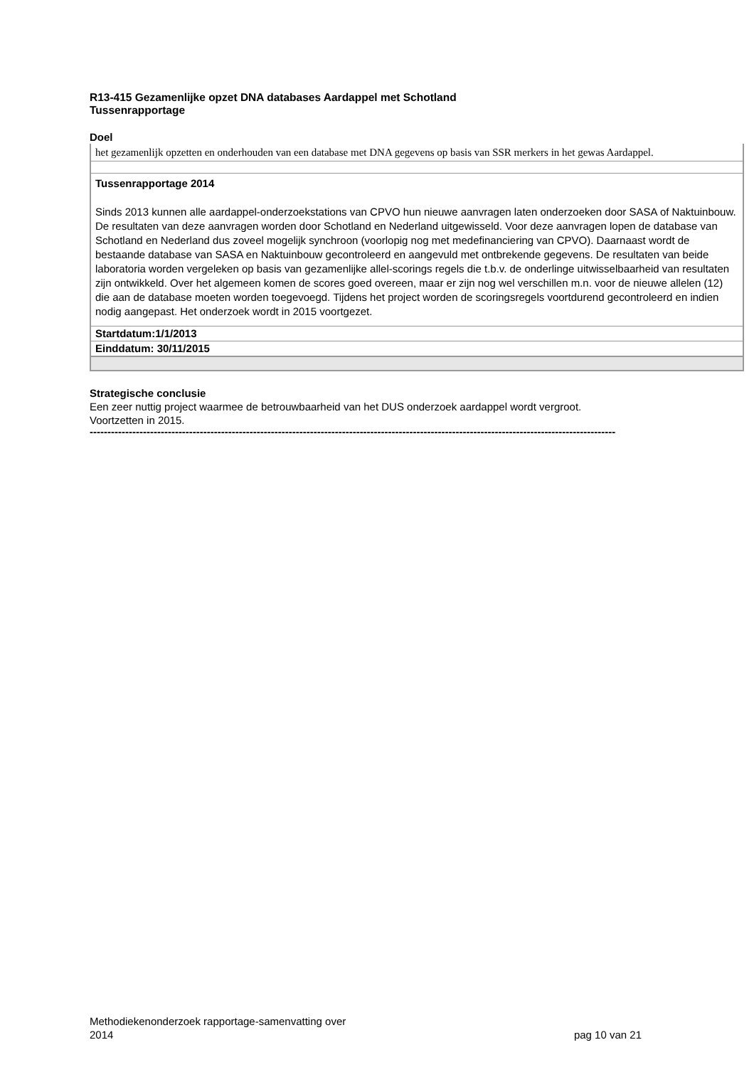R13-415 Gezamenlijke opzet DNA databases Aardappel met Schotland
Tussenrapportage
Doel
het gezamenlijk opzetten en onderhouden van een database met DNA gegevens op basis van SSR merkers in het gewas Aardappel.
Tussenrapportage 2014
Sinds 2013 kunnen alle aardappel-onderzoekstations van CPVO hun nieuwe aanvragen laten onderzoeken door SASA of Naktuinbouw. De resultaten van deze aanvragen worden door Schotland en Nederland uitgewisseld. Voor deze aanvragen lopen de database van Schotland en Nederland dus zoveel mogelijk synchroon (voorlopig nog met medefinanciering van CPVO). Daarnaast wordt de bestaande database van SASA en Naktuinbouw gecontroleerd en aangevuld met ontbrekende gegevens. De resultaten van beide laboratoria worden vergeleken op basis van gezamenlijke allel-scorings regels die t.b.v. de onderlinge uitwisselbaarheid van resultaten zijn ontwikkeld. Over het algemeen komen de scores goed overeen, maar er zijn nog wel verschillen m.n. voor de nieuwe allelen (12) die aan de database moeten worden toegevoegd. Tijdens het project worden de scoringsregels voortdurend gecontroleerd en indien nodig aangepast. Het onderzoek wordt in 2015 voortgezet.
Startdatum:1/1/2013
Einddatum: 30/11/2015
Strategische conclusie
Een zeer nuttig project waarmee de betrouwbaarheid van het DUS onderzoek aardappel wordt vergroot. Voortzetten in 2015.
----------------------------------------------------------------------------------------------------------------------------------------------------
Methodiekenonderzoek rapportage-samenvatting over
2014
pag 10 van 21